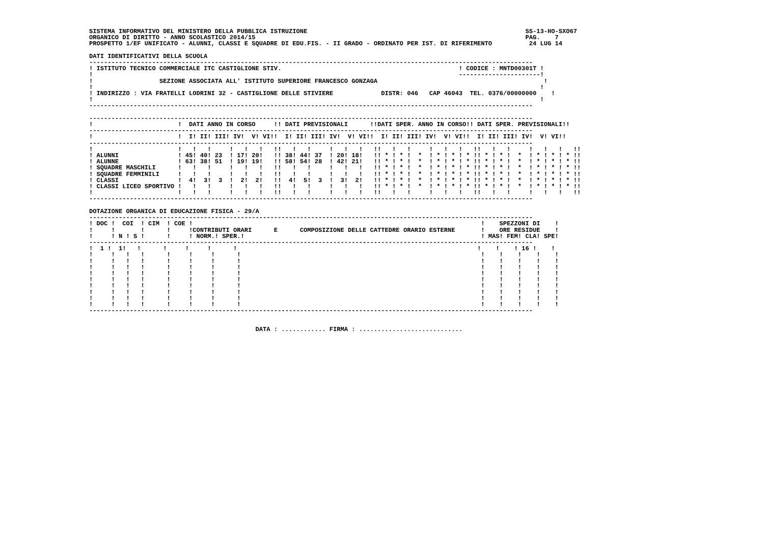SISTEMA INFORMATIVO DEL MINISTERO DELLA PUBBLICA ISTRUZIONE                                                           SS-13-HO-SXO67
ORGANICO DI DIRITTO - ANNO SCOLASTICO 2014/15                                                                         PAG.    7
PROSPETTO 1/EF UNIFICATO - ALUNNI, CLASSI E SQUADRE DI EDU.FIS. - II GRADO - ORDINATO PER IST. DI RIFERIMENTO          24 LUG 14

DATI IDENTIFICATIVI DELLA SCUOLA
------------------------------------------------------------------------------------------------------------------------
! ISTITUTO TECNICO COMMERCIALE ITC CASTIGLIONE STIV.                                                ! CODICE : MNTD00301T !
!                                                                                                   ----------------------!
!                  SEZIONE ASSOCIATA ALL' ISTITUTO SUPERIORE FRANCESCO GONZAGA                                             !
!                                                                                                                         !
! INDIRIZZO : VIA FRATELLI LODRINI 32 - CASTIGLIONE DELLE STIVIERE             DISTR: 046   CAP 46043  TEL. 0376/00000000    !
!                                                                                                                         !
------------------------------------------------------------------------------------------------------------------------

------------------------------------------------------------------------------------------------------------------------
!                       !  DATI ANNO IN CORSO     !! DATI PREVISIONALI      !!DATI SPER. ANNO IN CORSO!! DATI SPER. PREVISIONALI!!
------------------------------------------------------------------------------------------------------------------------
!                       !  I! II! III! IV!  V! VI!!  I! II! III! IV!  V! VI!!  I! II! III! IV!  V! VI!!  I! II! III! IV!  V! VI!!
------------------------------------------------------------------------------------------------------------------------
!                       !   !   !     !   !   !   !!   !   !     !   !   !   !!   !   !     !   !   !   !!   !   !     !   !   !   !!
! ALUNNI                ! 45! 40! 23  ! 17! 20!   !! 38! 44! 37  ! 20! 18!   !! * ! * !  *  ! * ! * ! * !! * ! * !  *  ! * ! * ! * !!
! ALUNNE                ! 63! 38! 51  ! 19! 19!   !! 58! 54! 28  ! 42! 21!   !! * ! * !  *  ! * ! * ! * !! * ! * !  *  ! * ! * ! * !!
! SQUADRE MASCHILI      !   !   !     !   !   !   !!   !   !     !   !   !   !! * ! * !  *  ! * ! * ! * !! * ! * !  *  ! * ! * ! * !!
! SQUADRE FEMMINILI     !   !   !     !   !   !   !!   !   !     !   !   !   !! * ! * !  *  ! * ! * ! * !! * ! * !  *  ! * ! * ! * !!
! CLASSI                !  4!  3!  3  !  2!  2!   !!  4!  5!  3  !  3!  2!   !! * ! * !  *  ! * ! * ! * !! * ! * !  *  ! * ! * ! * !!
! CLASSI LICEO SPORTIVO !   !   !     !   !   !   !!   !   !     !   !   !   !! * ! * !  *  ! * ! * ! * !! * ! * !  *  ! * ! * ! * !!
!                       !   !   !     !   !   !   !!   !   !     !   !   !   !!   !   !     !   !   !   !!   !   !     !   !   !   !!
------------------------------------------------------------------------------------------------------------------------

DOTAZIONE ORGANICA DI EDUCAZIONE FISICA - 29/A
------------------------------------------------------------------------------------------------------------------------
! DOC !  COI  ! CIM  ! COE !                                                                              !    SPEZZONI DI    !
!     !       !      !     !CONTRIBUTI ORARI      E      COMPOSIZIONE DELLE CATTEDRE ORARIO ESTERNE       !    ORE RESIDUE    !
!     ! N ! S !      !     ! NORM.! SPER.!                                                                ! MAS! FEM! CLA! SPE!
------------------------------------------------------------------------------------------------------------------------
!  1 !  1!   !      !     !     !      !                                                                 !    !    ! 16 !    !
!     !   !   !      !     !     !      !                                                                 !    !    !    !    !
!     !   !   !      !     !     !      !                                                                 !    !    !    !    !
!     !   !   !      !     !     !      !                                                                 !    !    !    !    !
!     !   !   !      !     !     !      !                                                                 !    !    !    !    !
!     !   !   !      !     !     !      !                                                                 !    !    !    !    !
!     !   !   !      !     !     !      !                                                                 !    !    !    !    !
!     !   !   !      !     !     !      !                                                                 !    !    !    !    !
!     !   !   !      !     !     !      !                                                                 !    !    !    !    !
!     !   !   !      !     !     !      !                                                                 !    !    !    !    !
------------------------------------------------------------------------------------------------------------------------


                                             DATA : ............ FIRMA : ............................